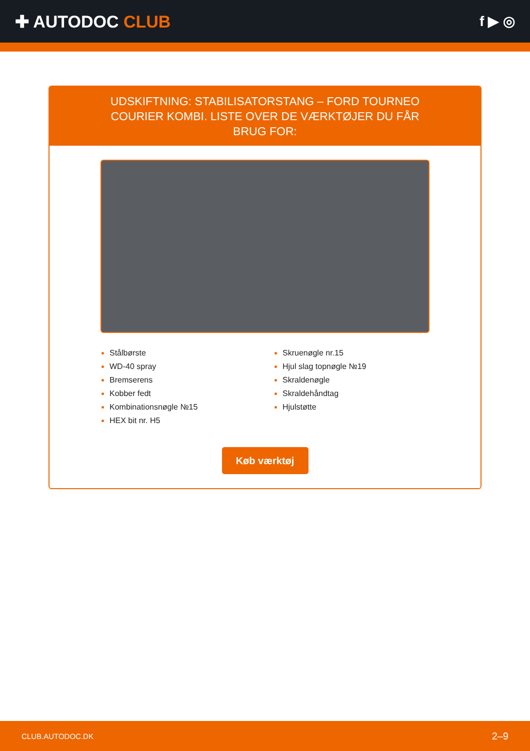✚ AUTODOC CLUB
f ▶ ◎
UDSKIFTNING: STABILISATORSTANG – FORD TOURNEO COURIER KOMBI. LISTE OVER DE VÆRKTØJER DU FÅR BRUG FOR:
Stålbørste
WD-40 spray
Bremserens
Kobber fedt
Kombinationsnøgle №15
HEX bit nr. H5
Skruenøgle nr.15
Hjul slag topnøgle №19
Skraldenøgle
Skraldehåndtag
Hjulstøtte
Køb værktøj
CLUB.AUTODOC.DK 2–9